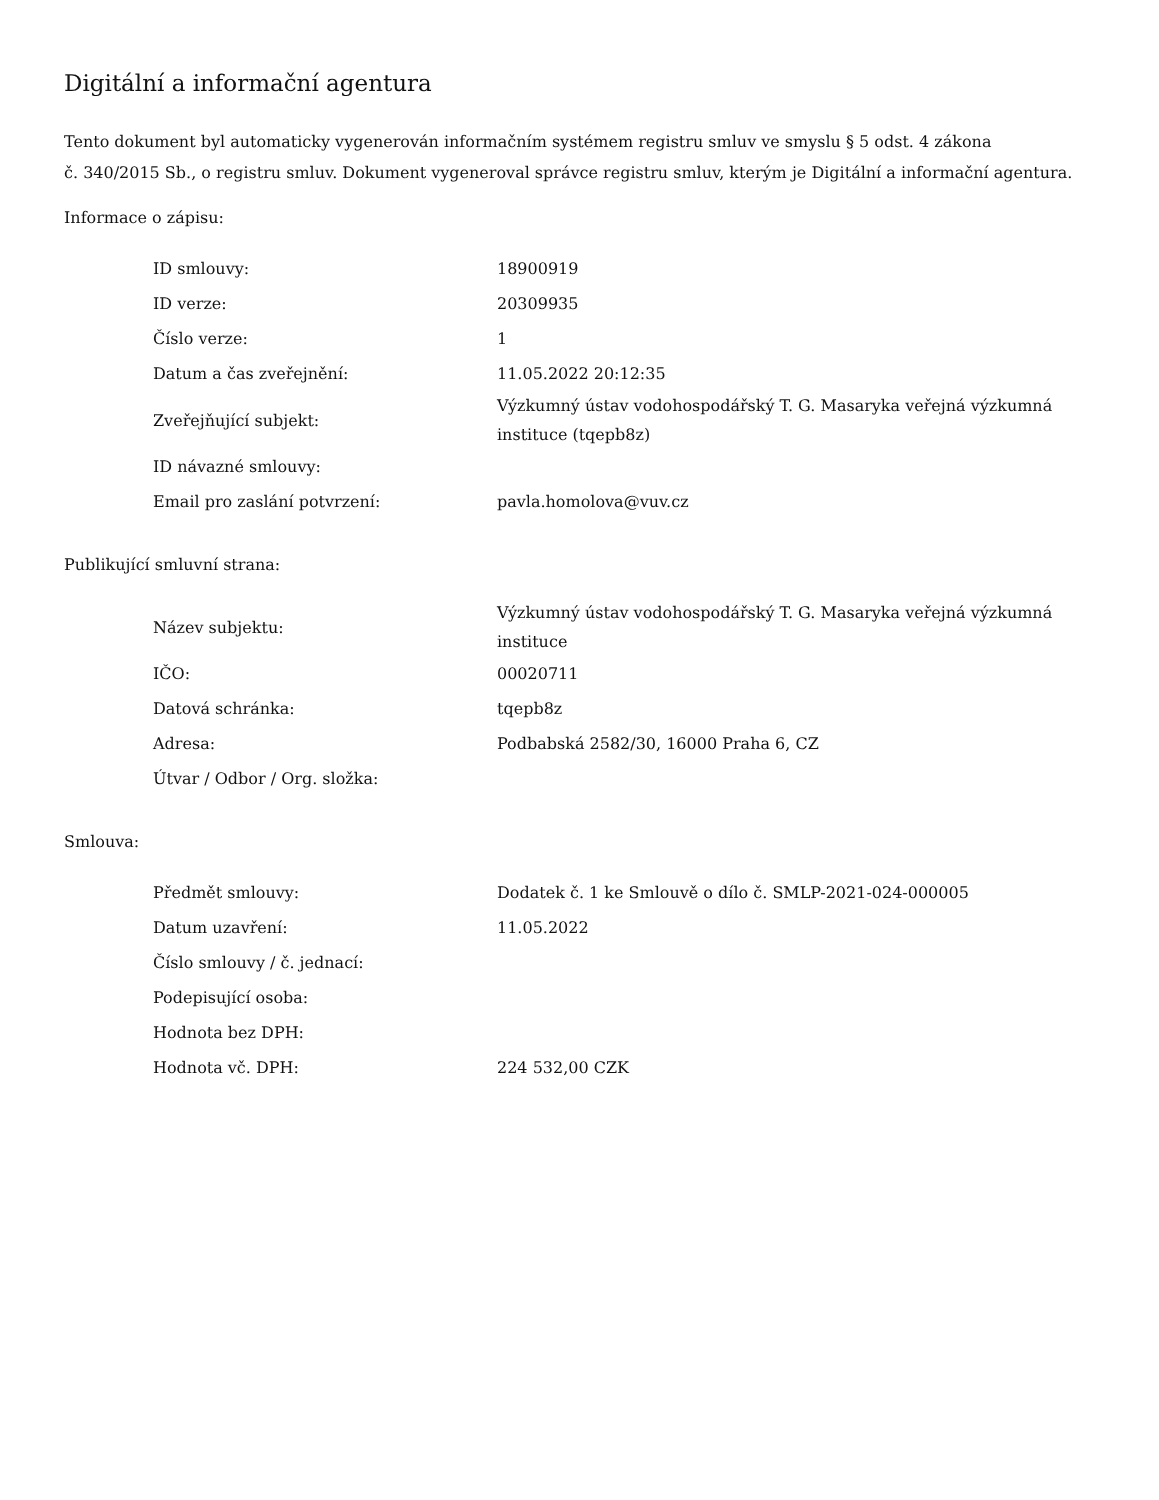Digitální a informační agentura
Tento dokument byl automaticky vygenerován informačním systémem registru smluv ve smyslu § 5 odst. 4 zákona
č. 340/2015 Sb., o registru smluv. Dokument vygeneroval správce registru smluv, kterým je Digitální a informační agentura.
Informace o zápisu:
| ID smlouvy: | 18900919 |
| ID verze: | 20309935 |
| Číslo verze: | 1 |
| Datum a čas zveřejnění: | 11.05.2022 20:12:35 |
| Zveřejňující subjekt: | Výzkumný ústav vodohospodářský T. G. Masaryka veřejná výzkumná instituce (tqepb8z) |
| ID návazné smlouvy: | |
| Email pro zaslání potvrzení: | pavla.homolova@vuv.cz |
Publikující smluvní strana:
| Název subjektu: | Výzkumný ústav vodohospodářský T. G. Masaryka veřejná výzkumná instituce |
| IČO: | 00020711 |
| Datová schránka: | tqepb8z |
| Adresa: | Podbabská 2582/30, 16000 Praha 6, CZ |
| Útvar / Odbor / Org. složka: | |
Smlouva:
| Předmět smlouvy: | Dodatek č. 1 ke Smlouvě o dílo č. SMLP-2021-024-000005 |
| Datum uzavření: | 11.05.2022 |
| Číslo smlouvy / č. jednací: | |
| Podepisující osoba: | |
| Hodnota bez DPH: | |
| Hodnota vč. DPH: | 224 532,00 CZK |